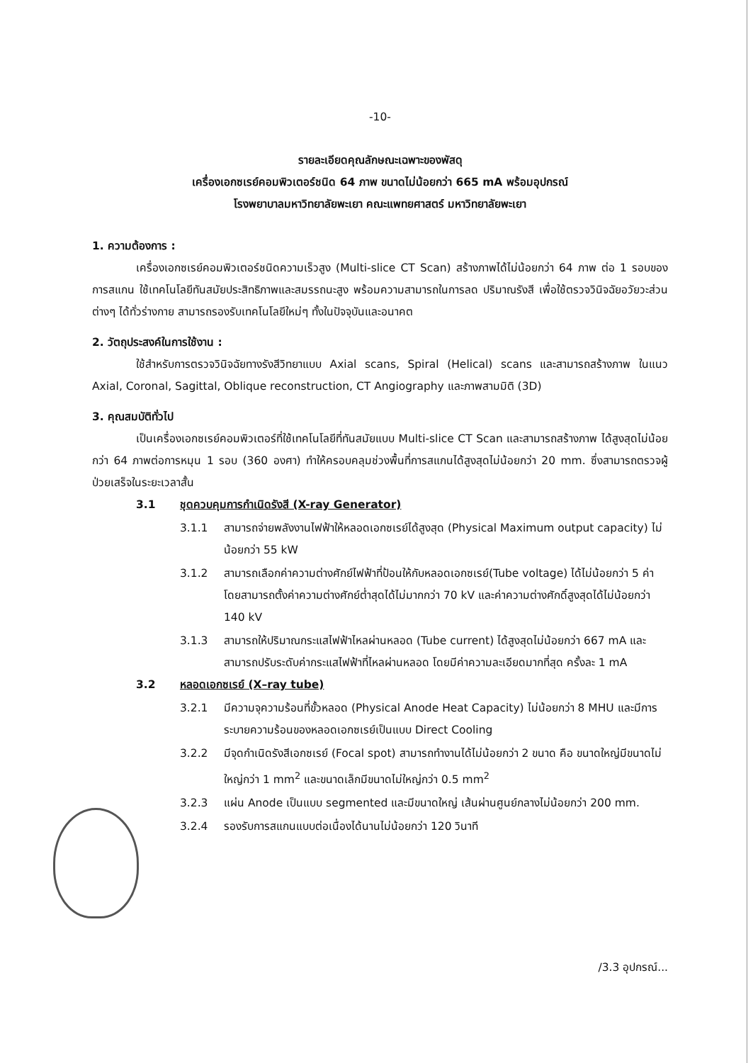-10-
รายละเอียดคุณลักษณะเฉพาะของพัสดุ
เครื่องเอกซเรย์คอมพิวเตอร์ชนิด 64 ภาพ ขนาดไม่น้อยกว่า 665 mA พร้อมอุปกรณ์
โรงพยาบาลมหาวิทยาลัยพะเยา คณะแพทยศาสตร์ มหาวิทยาลัยพะเยา
1. ความต้องการ :
เครื่องเอกซเรย์คอมพิวเตอร์ชนิดความเร็วสูง (Multi-slice CT Scan) สร้างภาพได้ไม่น้อยกว่า 64 ภาพ ต่อ 1 รอบของการสแกน ใช้เทคโนโลยีทันสมัยประสิทธิภาพและสมรรถนะสูง พร้อมความสามารถในการลด ปริมาณรังสี เพื่อใช้ตรวจวินิจฉัยอวัยวะส่วนต่างๆ ได้ทั่วร่างกาย สามารถรองรับเทคโนโลยีใหม่ๆ ทั้งในปัจจุบันและอนาคต
2. วัตถุประสงค์ในการใช้งาน :
ใช้สำหรับการตรวจวินิจฉัยทางรังสีวิทยาแบบ Axial scans, Spiral (Helical) scans และสามารถสร้างภาพ ในแนว Axial, Coronal, Sagittal, Oblique reconstruction, CT Angiography และภาพสามมิติ (3D)
3. คุณสมบัติทั่วไป
เป็นเครื่องเอกซเรย์คอมพิวเตอร์ที่ใช้เทคโนโลยีที่ทันสมัยแบบ Multi-slice CT Scan และสามารถสร้างภาพ ได้สูงสุดไม่น้อยกว่า 64 ภาพต่อการหมุน 1 รอบ (360 องศา) ทำให้ครอบคลุมช่วงพื้นที่การสแกนได้สูงสุดไม่น้อยกว่า 20 mm. ซึ่งสามารถตรวจผู้ป่วยเสร็จในระยะเวลาสั้น
3.1 ชุดควบคุมการกำเนิดรังสี (X-ray Generator)
3.1.1 สามารถจ่ายพลังงานไฟฟ้าให้หลอดเอกซเรย์ได้สูงสุด (Physical Maximum output capacity) ไม่น้อยกว่า 55 kW
3.1.2 สามารถเลือกค่าความต่างศักย์ไฟฟ้าที่ป้อนให้กับหลอดเอกซเรย์(Tube voltage) ได้ไม่น้อยกว่า 5 ค่า โดยสามารถตั้งค่าความต่างศักย์ต่ำสุดได้ไม่มากกว่า 70 kV และค่าความต่างศักดิ์สูงสุดได้ไม่น้อยกว่า 140 kV
3.1.3 สามารถให้ปริมาณกระแสไฟฟ้าไหลผ่านหลอด (Tube current) ได้สูงสุดไม่น้อยกว่า 667 mA และสามารถปรับระดับค่ากระแสไฟฟ้าที่ไหลผ่านหลอด โดยมีค่าความละเอียดมากที่สุด ครั้งละ 1 mA
3.2 หลอดเอกซเรย์ (X–ray tube)
3.2.1 มีความจุความร้อนที่ขั้วหลอด (Physical Anode Heat Capacity) ไม่น้อยกว่า 8 MHU และมีการระบายความร้อนของหลอดเอกซเรย์เป็นแบบ Direct Cooling
3.2.2 มีจุดกำเนิดรังสีเอกซเรย์ (Focal spot) สามารถทำงานได้ไม่น้อยกว่า 2 ขนาด คือ ขนาดใหญ่มีขนาดไม่ใหญ่กว่า 1 mm<sup>2</sup> และขนาดเล็กมีขนาดไม่ใหญ่กว่า 0.5 mm<sup>2</sup>
3.2.3 แผ่น Anode เป็นแบบ segmented และมีขนาดใหญ่ เส้นผ่านศูนย์กลางไม่น้อยกว่า 200 mm.
3.2.4 รองรับการสแกนแบบต่อเนื่องได้นานไม่น้อยกว่า 120 วินาที
/3.3 อุปกรณ์...